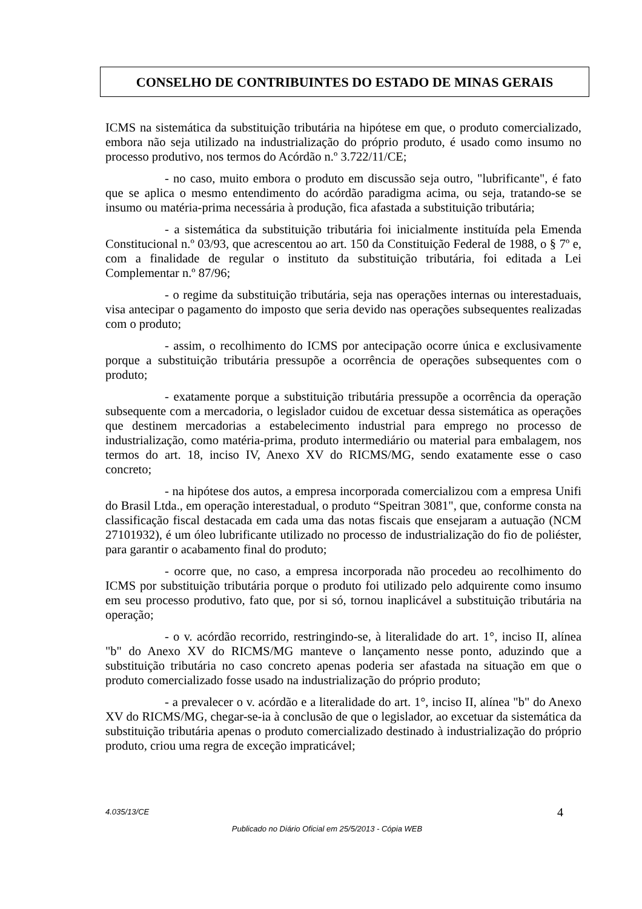CONSELHO DE CONTRIBUINTES DO ESTADO DE MINAS GERAIS
ICMS na sistemática da substituição tributária na hipótese em que, o produto comercializado, embora não seja utilizado na industrialização do próprio produto, é usado como insumo no processo produtivo, nos termos do Acórdão n.º 3.722/11/CE;
- no caso, muito embora o produto em discussão seja outro, "lubrificante", é fato que se aplica o mesmo entendimento do acórdão paradigma acima, ou seja, tratando-se se insumo ou matéria-prima necessária à produção, fica afastada a substituição tributária;
- a sistemática da substituição tributária foi inicialmente instituída pela Emenda Constitucional n.º 03/93, que acrescentou ao art. 150 da Constituição Federal de 1988, o § 7º e, com a finalidade de regular o instituto da substituição tributária, foi editada a Lei Complementar n.º 87/96;
- o regime da substituição tributária, seja nas operações internas ou interestaduais, visa antecipar o pagamento do imposto que seria devido nas operações subsequentes realizadas com o produto;
- assim, o recolhimento do ICMS por antecipação ocorre única e exclusivamente porque a substituição tributária pressupõe a ocorrência de operações subsequentes com o produto;
- exatamente porque a substituição tributária pressupõe a ocorrência da operação subsequente com a mercadoria, o legislador cuidou de excetuar dessa sistemática as operações que destinem mercadorias a estabelecimento industrial para emprego no processo de industrialização, como matéria-prima, produto intermediário ou material para embalagem, nos termos do art. 18, inciso IV, Anexo XV do RICMS/MG, sendo exatamente esse o caso concreto;
- na hipótese dos autos, a empresa incorporada comercializou com a empresa Unifi do Brasil Ltda., em operação interestadual, o produto “Speitran 3081", que, conforme consta na classificação fiscal destacada em cada uma das notas fiscais que ensejaram a autuação (NCM 27101932), é um óleo lubrificante utilizado no processo de industrialização do fio de poliéster, para garantir o acabamento final do produto;
- ocorre que, no caso, a empresa incorporada não procedeu ao recolhimento do ICMS por substituição tributária porque o produto foi utilizado pelo adquirente como insumo em seu processo produtivo, fato que, por si só, tornou inaplicável a substituição tributária na operação;
- o v. acórdão recorrido, restringindo-se, à literalidade do art. 1°, inciso II, alínea "b" do Anexo XV do RICMS/MG manteve o lançamento nesse ponto, aduzindo que a substituição tributária no caso concreto apenas poderia ser afastada na situação em que o produto comercializado fosse usado na industrialização do próprio produto;
- a prevalecer o v. acórdão e a literalidade do art. 1°, inciso II, alínea "b" do Anexo XV do RICMS/MG, chegar-se-ia à conclusão de que o legislador, ao excetuar da sistemática da substituição tributária apenas o produto comercializado destinado à industrialização do próprio produto, criou uma regra de exceção impraticável;
4.035/13/CE 4
Publicado no Diário Oficial em 25/5/2013 - Cópia WEB